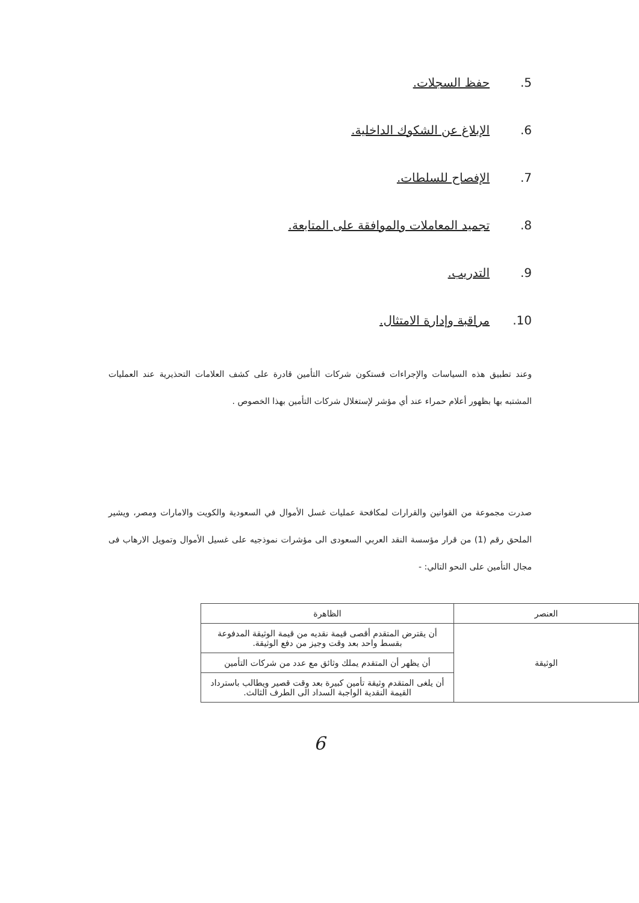.5 حفظ السجلات.
.6 الإبلاغ عن الشكوك الداخلية.
.7 الإفصاح للسلطات.
.8 تجميد المعاملات والموافقة على المتابعة.
.9 التدريب.
.10 مراقبة وإدارة الامتثال.
وعند تطبيق هذه السياسات والإجراءات فستكون شركات التأمين قادرة على كشف العلامات التحذيرية عند العمليات المشتبه بها بظهور أعلام حمراء عند أي مؤشر لإستغلال شركات التأمين بهذا الخصوص .
صدرت مجموعة من القوانين والقرارات لمكافحة عمليات غسل الأموال في السعودية والكويت والامارات ومصر، ويشير الملحق رقم (1) من قرار مؤسسة النقد العربي السعودى الى مؤشرات نموذجيه على غسيل الأموال وتمويل الارهاب فى مجال التأمين على النحو التالي: -
| العنصر | الظاهرة |
| --- | --- |
| الوثيقة | أن يقترض المتقدم أقصى قيمة نقديه من قيمة الوثيقة المدفوعة بقسط واحد بعد وقت وجيز من دفع الوثيقة. |
| | أن يظهر أن المتقدم يملك وثائق مع عدد من شركات التأمين |
| | أن يلغى المتقدم وثيقة تأمين كبيرة بعد وقت قصير ويطالب باسترداد القيمة النقدية الواجبة السداد الى الطرف الثالث. |
6